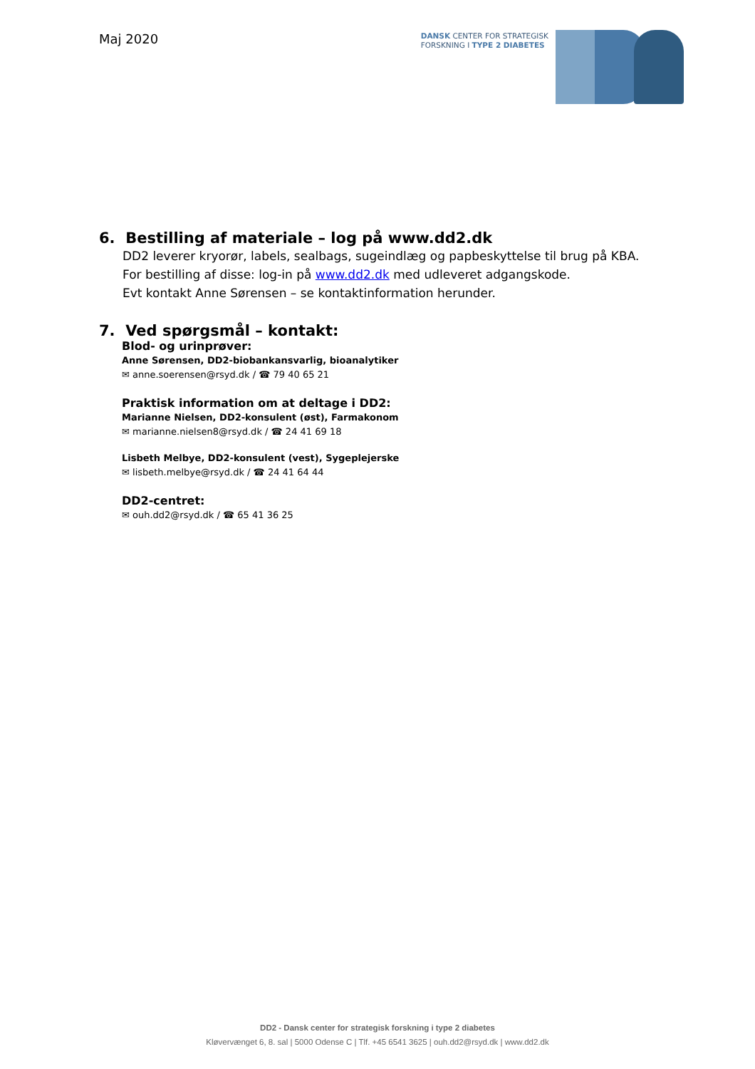Maj 2020
DANSK CENTER FOR STRATEGISK
FORSKNING I TYPE 2 DIABETES
6. Bestilling af materiale – log på www.dd2.dk
DD2 leverer kryorør, labels, sealbags, sugeindlæg og papbeskyttelse til brug på KBA.
For bestilling af disse: log-in på www.dd2.dk med udleveret adgangskode.
Evt kontakt Anne Sørensen – se kontaktinformation herunder.
7. Ved spørgsmål – kontakt:
Blod- og urinprøver:
Anne Sørensen, DD2-biobankansvarlig, bioanalytiker
✉ anne.soerensen@rsyd.dk / ☎ 79 40 65 21
Praktisk information om at deltage i DD2:
Marianne Nielsen, DD2-konsulent (øst), Farmakonom
✉ marianne.nielsen8@rsyd.dk / ☎ 24 41 69 18
Lisbeth Melbye, DD2-konsulent (vest), Sygeplejerske
✉ lisbeth.melbye@rsyd.dk / ☎ 24 41 64 44
DD2-centret:
✉ ouh.dd2@rsyd.dk / ☎ 65 41 36 25
DD2 - Dansk center for strategisk forskning i type 2 diabetes
Kløvervænget 6, 8. sal | 5000 Odense C | Tlf. +45 6541 3625 | ouh.dd2@rsyd.dk | www.dd2.dk